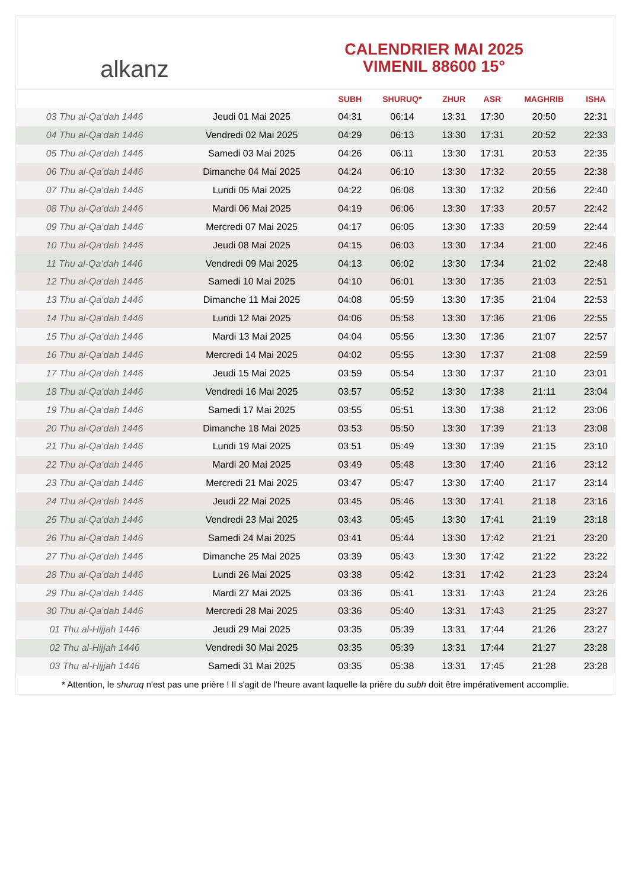alkanz
CALENDRIER MAI 2025
VIMENIL 88600 15°
| | | SUBH | SHURUQ* | ZHUR | ASR | MAGHRIB | ISHA |
| --- | --- | --- | --- | --- | --- | --- | --- |
| 03 Thu al-Qa‘dah 1446 | Jeudi 01 Mai 2025 | 04:31 | 06:14 | 13:31 | 17:30 | 20:50 | 22:31 |
| 04 Thu al-Qa‘dah 1446 | Vendredi 02 Mai 2025 | 04:29 | 06:13 | 13:30 | 17:31 | 20:52 | 22:33 |
| 05 Thu al-Qa‘dah 1446 | Samedi 03 Mai 2025 | 04:26 | 06:11 | 13:30 | 17:31 | 20:53 | 22:35 |
| 06 Thu al-Qa‘dah 1446 | Dimanche 04 Mai 2025 | 04:24 | 06:10 | 13:30 | 17:32 | 20:55 | 22:38 |
| 07 Thu al-Qa‘dah 1446 | Lundi 05 Mai 2025 | 04:22 | 06:08 | 13:30 | 17:32 | 20:56 | 22:40 |
| 08 Thu al-Qa‘dah 1446 | Mardi 06 Mai 2025 | 04:19 | 06:06 | 13:30 | 17:33 | 20:57 | 22:42 |
| 09 Thu al-Qa‘dah 1446 | Mercredi 07 Mai 2025 | 04:17 | 06:05 | 13:30 | 17:33 | 20:59 | 22:44 |
| 10 Thu al-Qa‘dah 1446 | Jeudi 08 Mai 2025 | 04:15 | 06:03 | 13:30 | 17:34 | 21:00 | 22:46 |
| 11 Thu al-Qa‘dah 1446 | Vendredi 09 Mai 2025 | 04:13 | 06:02 | 13:30 | 17:34 | 21:02 | 22:48 |
| 12 Thu al-Qa‘dah 1446 | Samedi 10 Mai 2025 | 04:10 | 06:01 | 13:30 | 17:35 | 21:03 | 22:51 |
| 13 Thu al-Qa‘dah 1446 | Dimanche 11 Mai 2025 | 04:08 | 05:59 | 13:30 | 17:35 | 21:04 | 22:53 |
| 14 Thu al-Qa‘dah 1446 | Lundi 12 Mai 2025 | 04:06 | 05:58 | 13:30 | 17:36 | 21:06 | 22:55 |
| 15 Thu al-Qa‘dah 1446 | Mardi 13 Mai 2025 | 04:04 | 05:56 | 13:30 | 17:36 | 21:07 | 22:57 |
| 16 Thu al-Qa‘dah 1446 | Mercredi 14 Mai 2025 | 04:02 | 05:55 | 13:30 | 17:37 | 21:08 | 22:59 |
| 17 Thu al-Qa‘dah 1446 | Jeudi 15 Mai 2025 | 03:59 | 05:54 | 13:30 | 17:37 | 21:10 | 23:01 |
| 18 Thu al-Qa‘dah 1446 | Vendredi 16 Mai 2025 | 03:57 | 05:52 | 13:30 | 17:38 | 21:11 | 23:04 |
| 19 Thu al-Qa‘dah 1446 | Samedi 17 Mai 2025 | 03:55 | 05:51 | 13:30 | 17:38 | 21:12 | 23:06 |
| 20 Thu al-Qa‘dah 1446 | Dimanche 18 Mai 2025 | 03:53 | 05:50 | 13:30 | 17:39 | 21:13 | 23:08 |
| 21 Thu al-Qa‘dah 1446 | Lundi 19 Mai 2025 | 03:51 | 05:49 | 13:30 | 17:39 | 21:15 | 23:10 |
| 22 Thu al-Qa‘dah 1446 | Mardi 20 Mai 2025 | 03:49 | 05:48 | 13:30 | 17:40 | 21:16 | 23:12 |
| 23 Thu al-Qa‘dah 1446 | Mercredi 21 Mai 2025 | 03:47 | 05:47 | 13:30 | 17:40 | 21:17 | 23:14 |
| 24 Thu al-Qa‘dah 1446 | Jeudi 22 Mai 2025 | 03:45 | 05:46 | 13:30 | 17:41 | 21:18 | 23:16 |
| 25 Thu al-Qa‘dah 1446 | Vendredi 23 Mai 2025 | 03:43 | 05:45 | 13:30 | 17:41 | 21:19 | 23:18 |
| 26 Thu al-Qa‘dah 1446 | Samedi 24 Mai 2025 | 03:41 | 05:44 | 13:30 | 17:42 | 21:21 | 23:20 |
| 27 Thu al-Qa‘dah 1446 | Dimanche 25 Mai 2025 | 03:39 | 05:43 | 13:30 | 17:42 | 21:22 | 23:22 |
| 28 Thu al-Qa‘dah 1446 | Lundi 26 Mai 2025 | 03:38 | 05:42 | 13:31 | 17:42 | 21:23 | 23:24 |
| 29 Thu al-Qa‘dah 1446 | Mardi 27 Mai 2025 | 03:36 | 05:41 | 13:31 | 17:43 | 21:24 | 23:26 |
| 30 Thu al-Qa‘dah 1446 | Mercredi 28 Mai 2025 | 03:36 | 05:40 | 13:31 | 17:43 | 21:25 | 23:27 |
| 01 Thu al-Hijjah 1446 | Jeudi 29 Mai 2025 | 03:35 | 05:39 | 13:31 | 17:44 | 21:26 | 23:27 |
| 02 Thu al-Hijjah 1446 | Vendredi 30 Mai 2025 | 03:35 | 05:39 | 13:31 | 17:44 | 21:27 | 23:28 |
| 03 Thu al-Hijjah 1446 | Samedi 31 Mai 2025 | 03:35 | 05:38 | 13:31 | 17:45 | 21:28 | 23:28 |
* Attention, le shuruq n'est pas une prière ! Il s'agit de l'heure avant laquelle la prière du subh doit être impérativement accomplie.